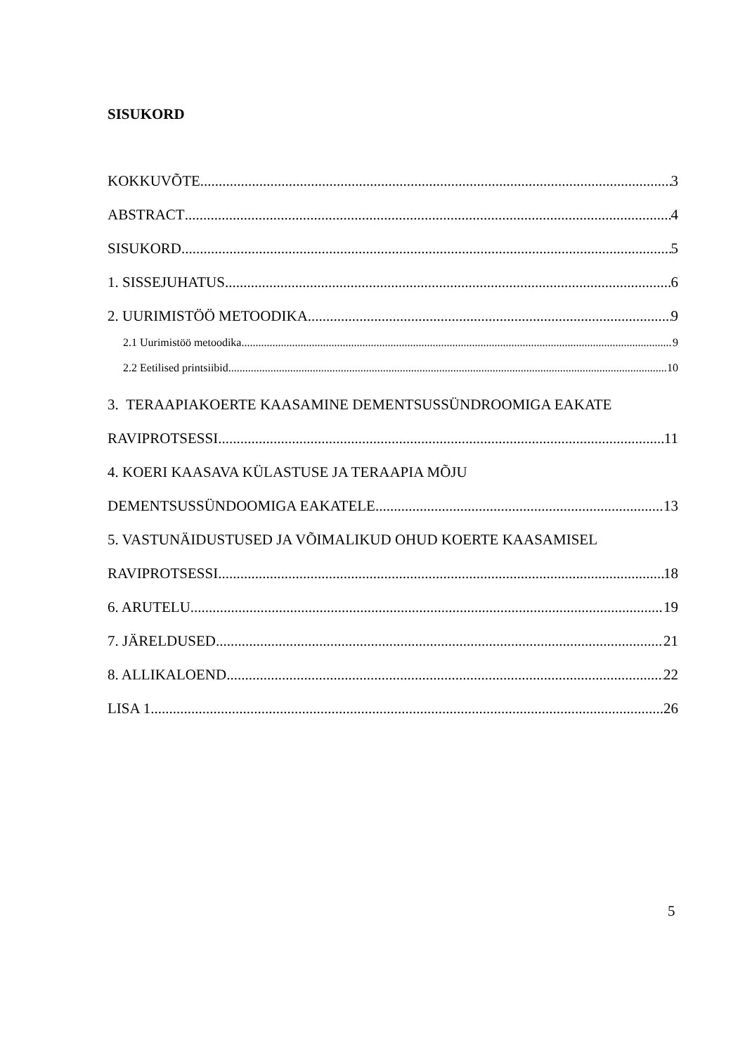SISUKORD
KOKKUVÕTE 3
ABSTRACT 4
SISUKORD 5
1. SISSEJUHATUS 6
2. UURIMISTÖÖ METOODIKA 9
2.1 Uurimistöö metoodika 9
2.2 Eetilised printsiibid 10
3. TERAAPIAKOERTE KAASAMINE DEMENTSUSSÜNDROOMIGA EAKATE
RAVIPROTSESSI 11
4. KOERI KAASAVA KÜLASTUSE JA TERAAPIA MÕJU
DEMENTSUSSÜNDOOMIGA EAKATELE 13
5. VASTUNÄIDUSTUSED JA VÕIMALIKUD OHUD KOERTE KAASAMISEL
RAVIPROTSESSI 18
6. ARUTELU 19
7. JÄRELDUSED 21
8. ALLIKALOEND 22
LISA 1 26
5